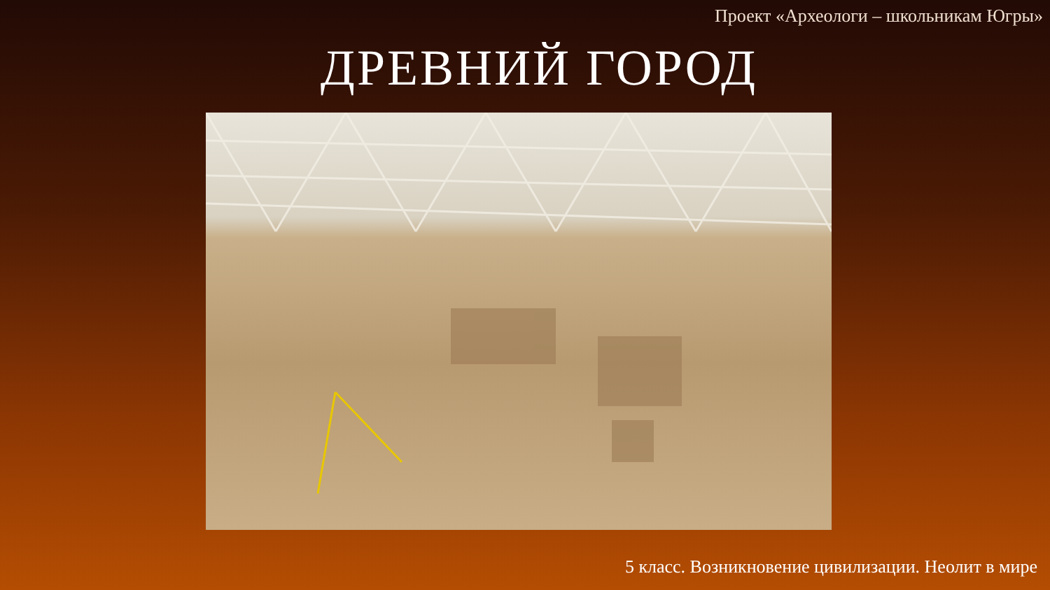Проект «Археологи – школьникам Югры»
ДРЕВНИЙ ГОРОД
5 класс. Возникновение цивилизации. Неолит в мире